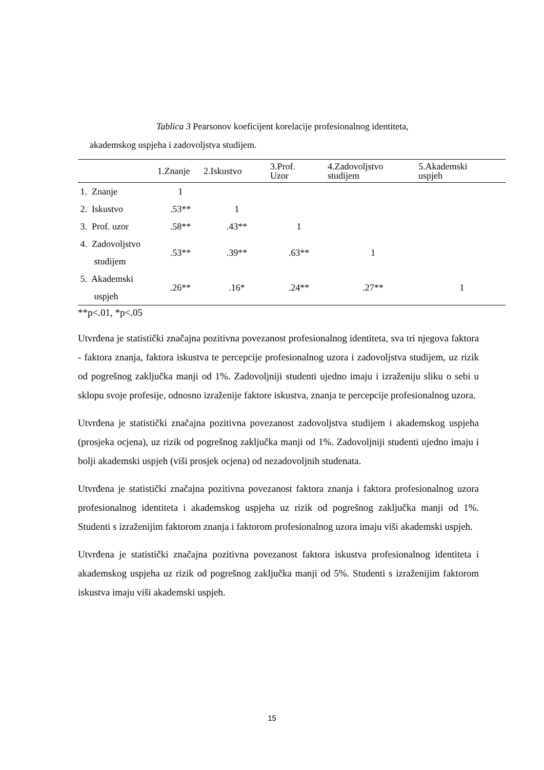Tablica 3 Pearsonov koeficijent korelacije profesionalnog identiteta,
akademskog uspjeha i zadovoljstva studijem.
| | 1.Znanje | 2.Iskustvo | 3.Prof. Uzor | 4.Zadovoljstvo studijem | 5.Akademski uspjeh |
| --- | --- | --- | --- | --- | --- |
| 1. Znanje | 1 | | | | |
| 2. Iskustvo | .53** | 1 | | | |
| 3. Prof. uzor | .58** | .43** | 1 | | |
| 4. Zadovoljstvo studijem | .53** | .39** | .63** | 1 | |
| 5. Akademski uspjeh | .26** | .16* | .24** | .27** | 1 |
**p<.01, *p<.05
Utvrđena je statistički značajna pozitivna povezanost profesionalnog identiteta, sva tri njegova faktora - faktora znanja, faktora iskustva te percepcije profesionalnog uzora i zadovoljstva studijem, uz rizik od pogrešnog zaključka manji od 1%. Zadovoljniji studenti ujedno imaju i izraženiju sliku o sebi u sklopu svoje profesije, odnosno izraženije faktore iskustva, znanja te percepcije profesionalnog uzora.
Utvrđena je statistički značajna pozitivna povezanost zadovoljstva studijem i akademskog uspjeha (prosjeka ocjena), uz rizik od pogrešnog zaključka manji od 1%. Zadovoljniji studenti ujedno imaju i bolji akademski uspjeh (viši prosjek ocjena) od nezadovoljnih studenata.
Utvrđena je statistički značajna pozitivna povezanost faktora znanja i faktora profesionalnog uzora profesionalnog identiteta i akademskog uspjeha uz rizik od pogrešnog zaključka manji od 1%. Studenti s izraženijim faktorom znanja i faktorom profesionalnog uzora imaju viši akademski uspjeh.
Utvrđena je statistički značajna pozitivna povezanost faktora iskustva profesionalnog identiteta i akademskog uspjeha uz rizik od pogrešnog zaključka manji od 5%. Studenti s izraženijim faktorom iskustva imaju viši akademski uspjeh.
15